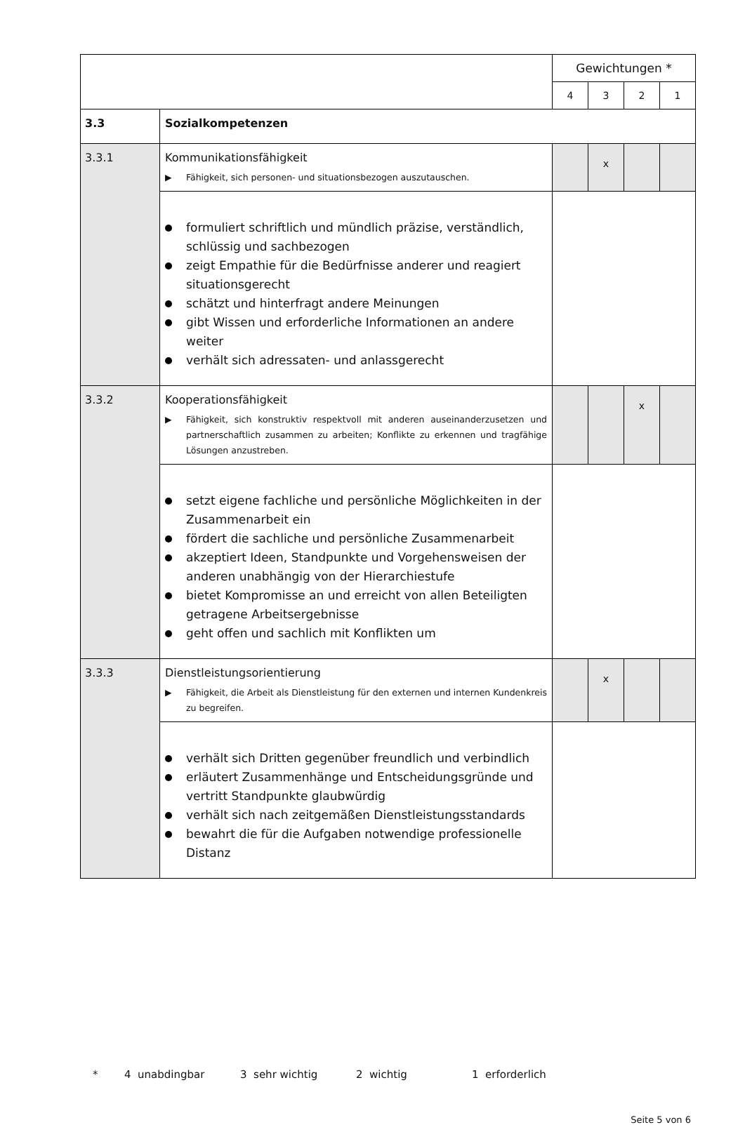| | | Gewichtungen * | | | |
| | | 4 | 3 | 2 | 1 |
| 3.3 | Sozialkompetenzen | | | | |
| 3.3.1 | Kommunikationsfähigkeit ▶ Fähigkeit, sich personen- und situationsbezogen auszutauschen. | | x | | |
| | formuliert schriftlich und mündlich präzise, verständlich, schlüssig und sachbezogen zeigt Empathie für die Bedürfnisse anderer und reagiert situationsgerecht schätzt und hinterfragt andere Meinungen gibt Wissen und erforderliche Informationen an andere weiter verhält sich adressaten- und anlassgerecht | | | | |
| 3.3.2 | Kooperationsfähigkeit ▶ Fähigkeit, sich konstruktiv respektvoll mit anderen auseinanderzusetzen und partnerschaftlich zusammen zu arbeiten; Konflikte zu erkennen und tragfähige Lösungen anzustreben. | | | x | |
| | setzt eigene fachliche und persönliche Möglichkeiten in der Zusammenarbeit ein fördert die sachliche und persönliche Zusammenarbeit akzeptiert Ideen, Standpunkte und Vorgehensweisen der anderen unabhängig von der Hierarchiestufe bietet Kompromisse an und erreicht von allen Beteiligten getragene Arbeitsergebnisse geht offen und sachlich mit Konflikten um | | | | |
| 3.3.3 | Dienstleistungsorientierung ▶ Fähigkeit, die Arbeit als Dienstleistung für den externen und internen Kundenkreis zu begreifen. | | x | | |
| | verhält sich Dritten gegenüber freundlich und verbindlich erläutert Zusammenhänge und Entscheidungsgründe und vertritt Standpunkte glaubwürdig verhält sich nach zeitgemäßen Dienstleistungsstandards bewahrt die für die Aufgaben notwendige professionelle Distanz | | | | |
* 4 unabdingbar 3 sehr wichtig 2 wichtig 1 erforderlich
Seite 5 von 6